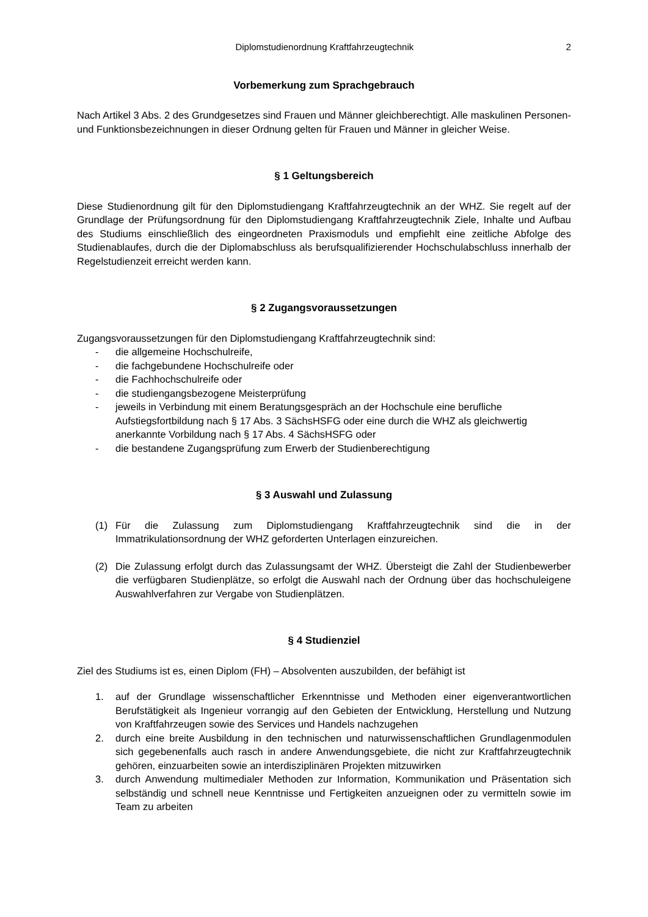Diplomstudienordnung Kraftfahrzeugtechnik 2
Vorbemerkung zum Sprachgebrauch
Nach Artikel 3 Abs. 2 des Grundgesetzes sind Frauen und Männer gleichberechtigt. Alle maskulinen Personen- und Funktionsbezeichnungen in dieser Ordnung gelten für Frauen und Männer in gleicher Weise.
§ 1 Geltungsbereich
Diese Studienordnung gilt für den Diplomstudiengang Kraftfahrzeugtechnik an der WHZ. Sie regelt auf der Grundlage der Prüfungsordnung für den Diplomstudiengang Kraftfahrzeugtechnik Ziele, Inhalte und Aufbau des Studiums einschließlich des eingeordneten Praxismoduls und empfiehlt eine zeitliche Abfolge des Studienablaufes, durch die der Diplomabschluss als berufsqualifizierender Hochschulabschluss innerhalb der Regelstudienzeit erreicht werden kann.
§ 2 Zugangsvoraussetzungen
Zugangsvoraussetzungen für den Diplomstudiengang Kraftfahrzeugtechnik sind:
- die allgemeine Hochschulreife,
- die fachgebundene Hochschulreife oder
- die Fachhochschulreife oder
- die studiengangsbezogene Meisterprüfung
- jeweils in Verbindung mit einem Beratungsgespräch an der Hochschule eine berufliche Aufstiegsfortbildung nach § 17 Abs. 3 SächsHSFG oder eine durch die WHZ als gleichwertig anerkannte Vorbildung nach § 17 Abs. 4 SächsHSFG oder
- die bestandene Zugangsprüfung zum Erwerb der Studienberechtigung
§ 3 Auswahl und Zulassung
(1) Für die Zulassung zum Diplomstudiengang Kraftfahrzeugtechnik sind die in der Immatrikulationsordnung der WHZ geforderten Unterlagen einzureichen.
(2) Die Zulassung erfolgt durch das Zulassungsamt der WHZ. Übersteigt die Zahl der Studienbewerber die verfügbaren Studienplätze, so erfolgt die Auswahl nach der Ordnung über das hochschuleigene Auswahlverfahren zur Vergabe von Studienplätzen.
§ 4 Studienziel
Ziel des Studiums ist es, einen Diplom (FH) – Absolventen auszubilden, der befähigt ist
1. auf der Grundlage wissenschaftlicher Erkenntnisse und Methoden einer eigenverantwortlichen Berufstätigkeit als Ingenieur vorrangig auf den Gebieten der Entwicklung, Herstellung und Nutzung von Kraftfahrzeugen sowie des Services und Handels nachzugehen
2. durch eine breite Ausbildung in den technischen und naturwissenschaftlichen Grundlagenmodulen sich gegebenenfalls auch rasch in andere Anwendungsgebiete, die nicht zur Kraftfahrzeugtechnik gehören, einzuarbeiten sowie an interdisziplinären Projekten mitzuwirken
3. durch Anwendung multimedialer Methoden zur Information, Kommunikation und Präsentation sich selbständig und schnell neue Kenntnisse und Fertigkeiten anzueignen oder zu vermitteln sowie im Team zu arbeiten